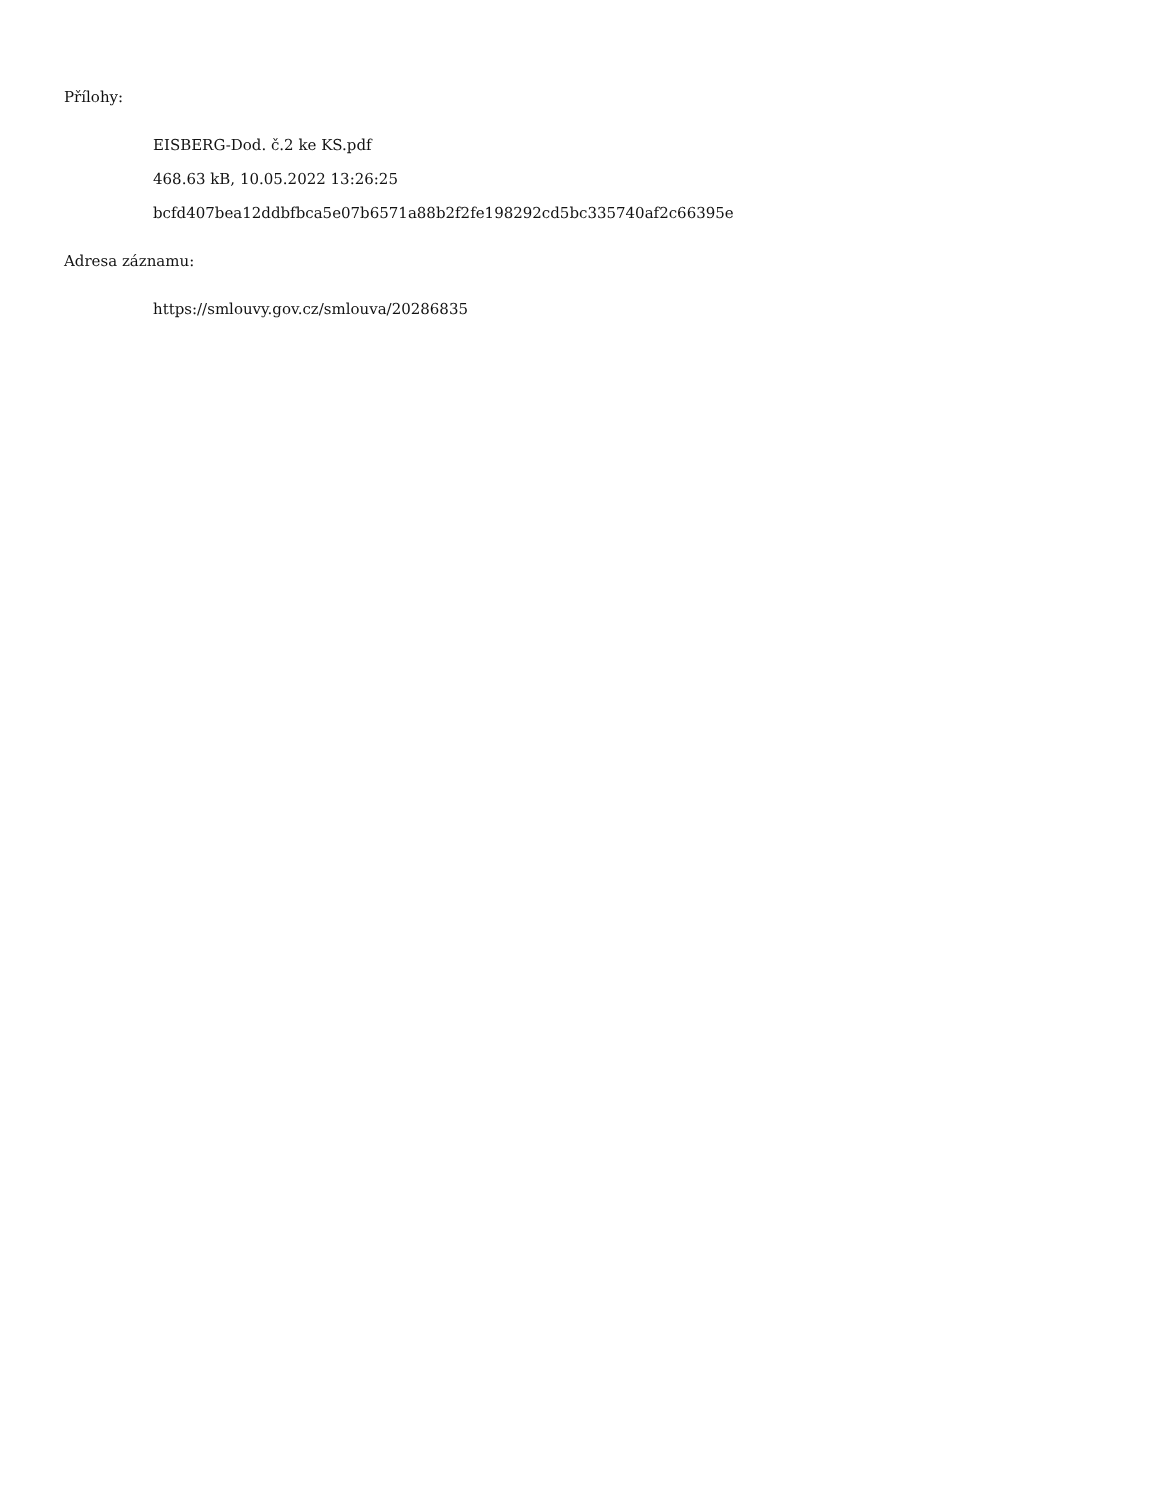Přílohy:
EISBERG-Dod. č.2 ke KS.pdf
468.63 kB, 10.05.2022 13:26:25
bcfd407bea12ddbfbca5e07b6571a88b2f2fe198292cd5bc335740af2c66395e
Adresa záznamu:
https://smlouvy.gov.cz/smlouva/20286835